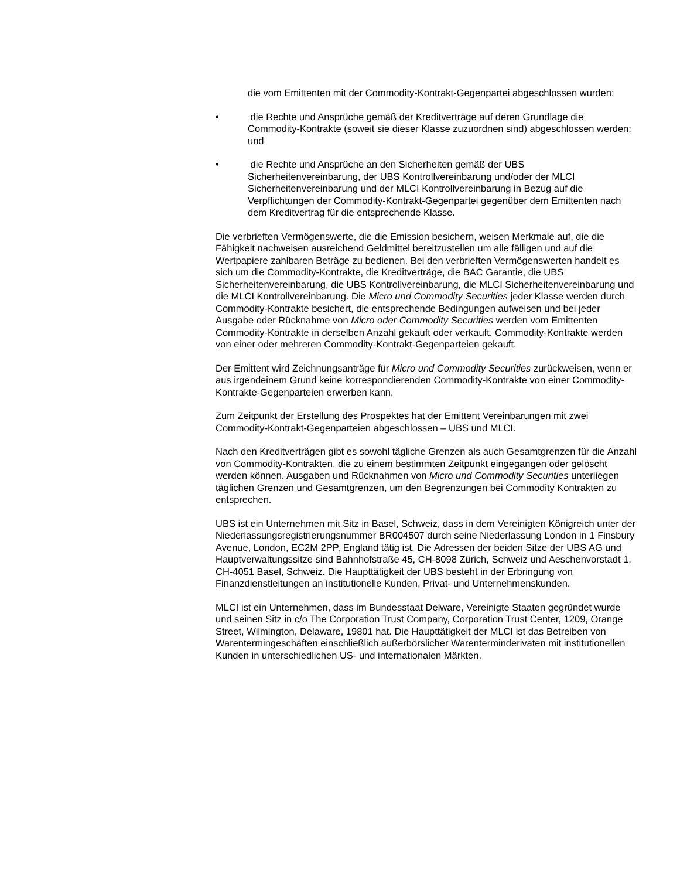die vom Emittenten mit der Commodity-Kontrakt-Gegenpartei abgeschlossen wurden;
• die Rechte und Ansprüche gemäß der Kreditverträge auf deren Grundlage die Commodity-Kontrakte (soweit sie dieser Klasse zuzuordnen sind) abgeschlossen werden; und
• die Rechte und Ansprüche an den Sicherheiten gemäß der UBS Sicherheitenvereinbarung, der UBS Kontrollvereinbarung und/oder der MLCI Sicherheitenvereinbarung und der MLCI Kontrollvereinbarung in Bezug auf die Verpflichtungen der Commodity-Kontrakt-Gegenpartei gegenüber dem Emittenten nach dem Kreditvertrag für die entsprechende Klasse.
Die verbrieften Vermögenswerte, die die Emission besichern, weisen Merkmale auf, die die Fähigkeit nachweisen ausreichend Geldmittel bereitzustellen um alle fälligen und auf die Wertpapiere zahlbaren Beträge zu bedienen. Bei den verbrieften Vermögenswerten handelt es sich um die Commodity-Kontrakte, die Kreditverträge, die BAC Garantie, die UBS Sicherheitenvereinbarung, die UBS Kontrollvereinbarung, die MLCI Sicherheitenvereinbarung und die MLCI Kontrollvereinbarung. Die Micro und Commodity Securities jeder Klasse werden durch Commodity-Kontrakte besichert, die entsprechende Bedingungen aufweisen und bei jeder Ausgabe oder Rücknahme von Micro oder Commodity Securities werden vom Emittenten Commodity-Kontrakte in derselben Anzahl gekauft oder verkauft. Commodity-Kontrakte werden von einer oder mehreren Commodity-Kontrakt-Gegenparteien gekauft.
Der Emittent wird Zeichnungsanträge für Micro und Commodity Securities zurückweisen, wenn er aus irgendeinem Grund keine korrespondierenden Commodity-Kontrakte von einer Commodity-Kontrakte-Gegenparteien erwerben kann.
Zum Zeitpunkt der Erstellung des Prospektes hat der Emittent Vereinbarungen mit zwei Commodity-Kontrakt-Gegenparteien abgeschlossen – UBS und MLCI.
Nach den Kreditverträgen gibt es sowohl tägliche Grenzen als auch Gesamtgrenzen für die Anzahl von Commodity-Kontrakten, die zu einem bestimmten Zeitpunkt eingegangen oder gelöscht werden können. Ausgaben und Rücknahmen von Micro und Commodity Securities unterliegen täglichen Grenzen und Gesamtgrenzen, um den Begrenzungen bei Commodity Kontrakten zu entsprechen.
UBS ist ein Unternehmen mit Sitz in Basel, Schweiz, dass in dem Vereinigten Königreich unter der Niederlassungsregistrierungsnummer BR004507 durch seine Niederlassung London in 1 Finsbury Avenue, London, EC2M 2PP, England tätig ist. Die Adressen der beiden Sitze der UBS AG und Hauptverwaltungssitze sind Bahnhofstraße 45, CH-8098 Zürich, Schweiz und Aeschenvorstadt 1, CH-4051 Basel, Schweiz. Die Haupttätigkeit der UBS besteht in der Erbringung von Finanzdienstleitungen an institutionelle Kunden, Privat- und Unternehmenskunden.
MLCI ist ein Unternehmen, dass im Bundesstaat Delware, Vereinigte Staaten gegründet wurde und seinen Sitz in c/o The Corporation Trust Company, Corporation Trust Center, 1209, Orange Street, Wilmington, Delaware, 19801 hat. Die Haupttätigkeit der MLCI ist das Betreiben von Warentermingeschäften einschließlich außerbörslicher Warenterminderivaten mit institutionellen Kunden in unterschiedlichen US- und internationalen Märkten.